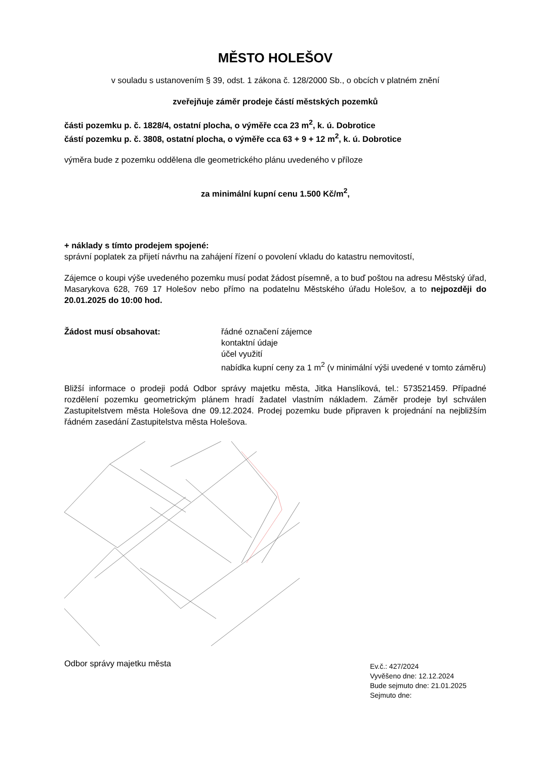MĚSTO HOLEŠOV
v souladu s ustanovením § 39, odst. 1 zákona č. 128/2000 Sb., o obcích v platném znění
zveřejňuje záměr prodeje částí městských pozemků
části pozemku p. č. 1828/4, ostatní plocha, o výměře cca 23 m<sup>2</sup>, k. ú. Dobrotice
částí pozemku p. č. 3808, ostatní plocha, o výměře cca 63 + 9 + 12 m<sup>2</sup>, k. ú. Dobrotice
výměra bude z pozemku oddělena dle geometrického plánu uvedeného v příloze
za minimální kupní cenu 1.500 Kč/m<sup>2</sup>,
+ náklady s tímto prodejem spojené:
správní poplatek za přijetí návrhu na zahájení řízení o povolení vkladu do katastru nemovitostí,
Zájemce o koupi výše uvedeného pozemku musí podat žádost písemně, a to buď poštou na adresu Městský úřad, Masarykova 628, 769 17 Holešov nebo přímo na podatelnu Městského úřadu Holešov, a to nejpozději do 20.01.2025 do 10:00 hod.
Žádost musí obsahovat: řádné označení zájemce
kontaktní údaje
účel využití
nabídka kupní ceny za 1 m<sup>2</sup> (v minimální výši uvedené v tomto záměru)
Bližší informace o prodeji podá Odbor správy majetku města, Jitka Hanslíková, tel.: 573521459. Případné rozdělení pozemku geometrickým plánem hradí žadatel vlastním nákladem. Záměr prodeje byl schválen Zastupitelstvem města Holešova dne 09.12.2024. Prodej pozemku bude připraven k projednání na nejbližším řádném zasedání Zastupitelstva města Holešova.
Odbor správy majetku města
Ev.č.: 427/2024
Vyvěšeno dne: 12.12.2024
Bude sejmuto dne: 21.01.2025
Sejmuto dne: